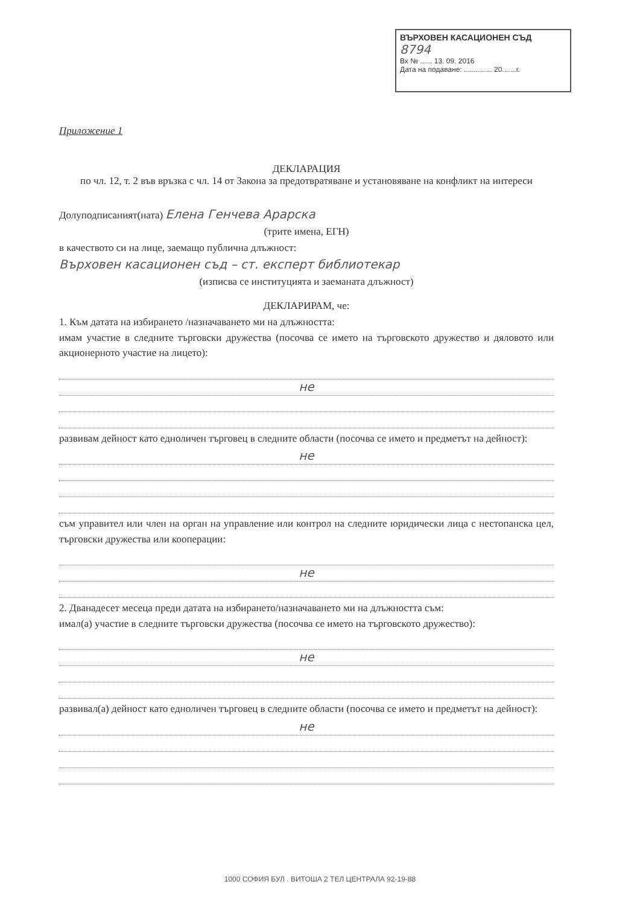ВЪРХОВЕН КАСАЦИОНЕН СЪД
8794
Вх № ...... 13. 09. 2016
Дата на подаване: .............. 20.......г.
Приложение 1
ДЕКЛАРАЦИЯ
по чл. 12, т. 2 във връзка с чл. 14 от Закона за предотвратяване и установяване на конфликт на интереси
Долуподписаният(ната) Елена Генчева Арарска
(трите имена, ЕГН)
в качеството си на лице, заемащо публична длъжност:
Върховен касационен съд – ст. експерт библиотекар
(изписва се институцията и заеманата длъжност)
ДЕКЛАРИРАМ, че:
1. Към датата на избирането /назначаването ми на длъжността:
имам участие в следните търговски дружества (посочва се името на търговското дружество и дяловото или акционерното участие на лицето):
не
развивам дейност като едноличен търговец в следните области (посочва се името и предметът на дейност):
не
съм управител или член на орган на управление или контрол на следните юридически лица с нестопанска цел, търговски дружества или кооперации:
не
2. Дванадесет месеца преди датата на избирането/назначаването ми на длъжността съм:
имал(а) участие в следните търговски дружества (посочва се името на търговското дружество):
не
развивал(а) дейност като едноличен търговец в следните области (посочва се името и предметът на дейност):
не
1000 СОФИЯ БУЛ . ВИТОША 2 ТЕЛ ЦЕНТРАЛА 92-19-88